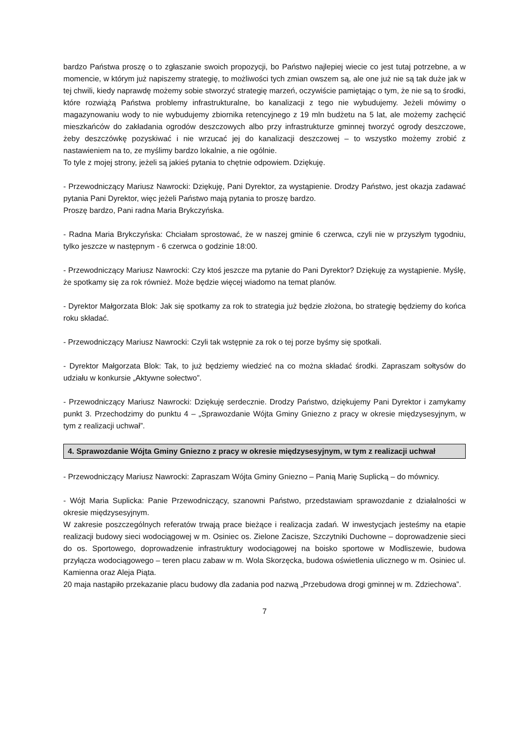bardzo Państwa proszę o to zgłaszanie swoich propozycji, bo Państwo najlepiej wiecie co jest tutaj potrzebne, a w momencie, w którym już napiszemy strategię, to możliwości tych zmian owszem są, ale one już nie są tak duże jak w tej chwili, kiedy naprawdę możemy sobie stworzyć strategię marzeń, oczywiście pamiętając o tym, że nie są to środki, które rozwiążą Państwa problemy infrastrukturalne, bo kanalizacji z tego nie wybudujemy. Jeżeli mówimy o magazynowaniu wody to nie wybudujemy zbiornika retencyjnego z 19 mln budżetu na 5 lat, ale możemy zachęcić mieszkańców do zakładania ogrodów deszczowych albo przy infrastrukturze gminnej tworzyć ogrody deszczowe, żeby deszczówkę pozyskiwać i nie wrzucać jej do kanalizacji deszczowej – to wszystko możemy zrobić z nastawieniem na to, ze myślimy bardzo lokalnie, a nie ogólnie.
To tyle z mojej strony, jeżeli są jakieś pytania to chętnie odpowiem. Dziękuję.
- Przewodniczący Mariusz Nawrocki: Dziękuję, Pani Dyrektor, za wystąpienie. Drodzy Państwo, jest okazja zadawać pytania Pani Dyrektor, więc jeżeli Państwo mają pytania to proszę bardzo.
Proszę bardzo, Pani radna Maria Brykczyńska.
- Radna Maria Brykczyńska: Chciałam sprostować, że w naszej gminie 6 czerwca, czyli nie w przyszłym tygodniu, tylko jeszcze w następnym - 6 czerwca o godzinie 18:00.
- Przewodniczący Mariusz Nawrocki: Czy ktoś jeszcze ma pytanie do Pani Dyrektor? Dziękuję za wystąpienie. Myślę, że spotkamy się za rok również. Może będzie więcej wiadomo na temat planów.
- Dyrektor Małgorzata Blok: Jak się spotkamy za rok to strategia już będzie złożona, bo strategię będziemy do końca roku składać.
- Przewodniczący Mariusz Nawrocki: Czyli tak wstępnie za rok o tej porze byśmy się spotkali.
- Dyrektor Małgorzata Blok: Tak, to już będziemy wiedzieć na co można składać środki. Zapraszam sołtysów do udziału w konkursie „Aktywne sołectwo”.
- Przewodniczący Mariusz Nawrocki: Dziękuję serdecznie. Drodzy Państwo, dziękujemy Pani Dyrektor i zamykamy punkt 3. Przechodzimy do punktu 4 – „Sprawozdanie Wójta Gminy Gniezno z pracy w okresie międzysesyjnym, w tym z realizacji uchwał”.
4. Sprawozdanie Wójta Gminy Gniezno z pracy w okresie międzysesyjnym, w tym z realizacji uchwał
- Przewodniczący Mariusz Nawrocki: Zapraszam Wójta Gminy Gniezno – Panią Marię Suplicką – do mównicy.
- Wójt Maria Suplicka: Panie Przewodniczący, szanowni Państwo, przedstawiam sprawozdanie z działalności w okresie międzysesyjnym.
W zakresie poszczególnych referatów trwają prace bieżące i realizacja zadań. W inwestycjach jesteśmy na etapie realizacji budowy sieci wodociągowej w m. Osiniec os. Zielone Zacisze, Szczytniki Duchowne – doprowadzenie sieci do os. Sportowego, doprowadzenie infrastruktury wodociągowej na boisko sportowe w Modliszewie, budowa przyłącza wodociągowego – teren placu zabaw w m. Wola Skorzęcka, budowa oświetlenia ulicznego w m. Osiniec ul. Kamienna oraz Aleja Piąta.
20 maja nastąpiło przekazanie placu budowy dla zadania pod nazwą „Przebudowa drogi gminnej w m. Zdziechowa”.
7